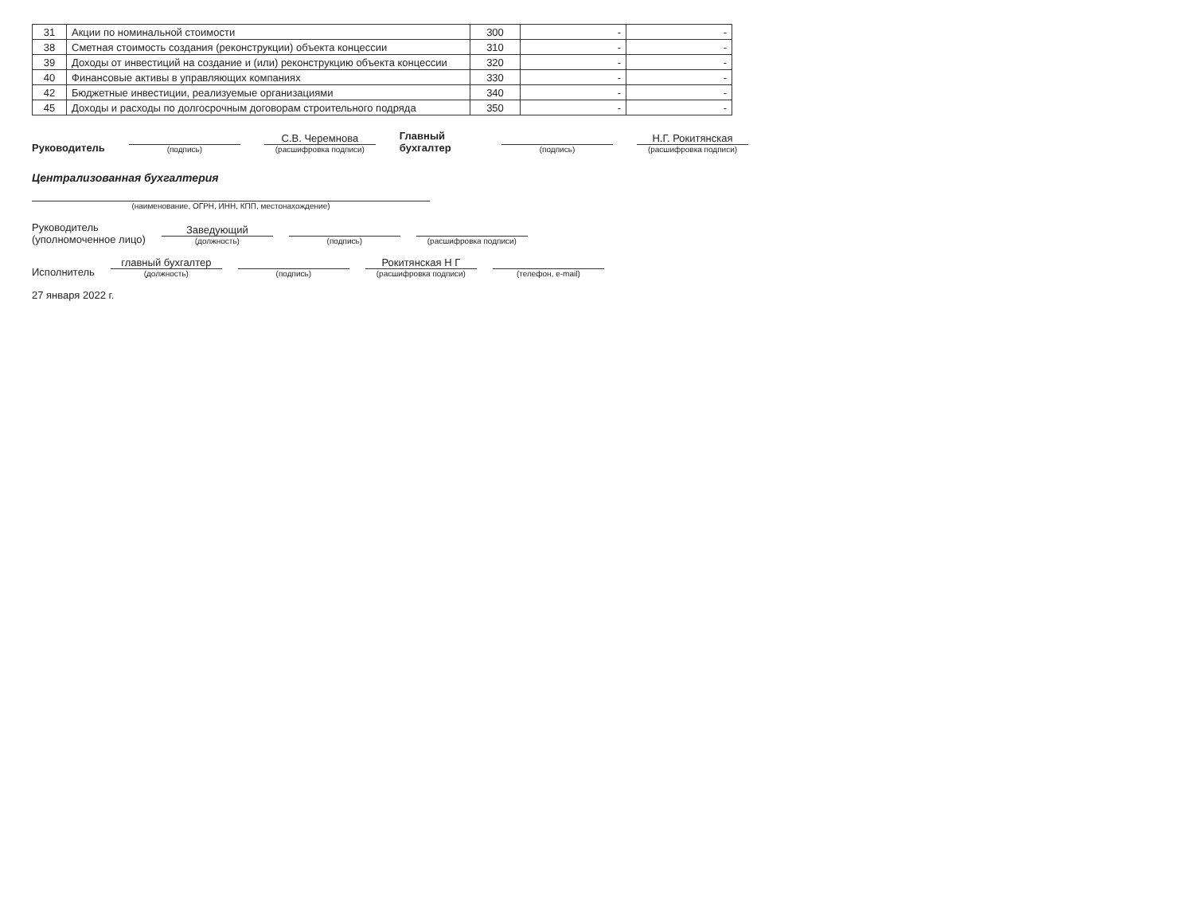| 31 | Акции по номинальной стоимости | 300 | - | - |
| 38 | Сметная стоимость создания (реконструкции) объекта концессии | 310 | - | - |
| 39 | Доходы от инвестиций на создание и (или) реконструкцию объекта концессии | 320 | - | - |
| 40 | Финансовые активы в управляющих компаниях | 330 | - | - |
| 42 | Бюджетные инвестиции, реализуемые организациями | 340 | - | - |
| 45 | Доходы и расходы по долгосрочным договорам строительного подряда | 350 | - | - |
Руководитель
(подпись)
С.В. Черемнова
(расшифровка подписи)
Главный бухгалтер
(подпись)
Н.Г. Рокитянская
(расшифровка подписи)
Централизованная бухгалтерия
(наименование, ОГРН, ИНН, КПП, местонахождение)
Руководитель
(уполномоченное лицо)
Заведующий
(должность)
(подпись)
(расшифровка подписи)
Исполнитель
главный бухгалтер
(должность)
(подпись)
Рокитянская Н Г
(расшифровка подписи)
(телефон, e-mail)
27 января 2022 г.